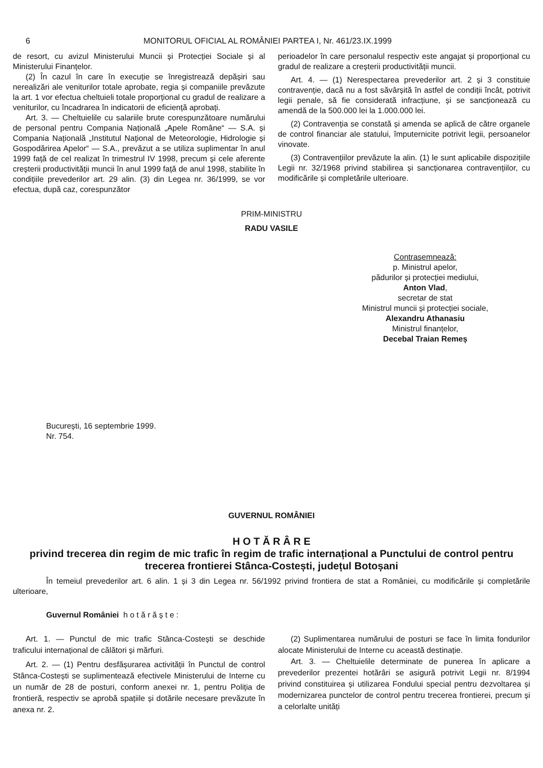6 MONITORUL OFICIAL AL ROMÂNIEI PARTEA I, Nr. 461/23.IX.1999
de resort, cu avizul Ministerului Muncii și Protecției Sociale și al Ministerului Finanțelor.
(2) În cazul în care în execuție se înregistrează depășiri sau nerealizări ale veniturilor totale aprobate, regia și companiile prevăzute la art. 1 vor efectua cheltuieli totale proporțional cu gradul de realizare a veniturilor, cu încadrarea în indicatorii de eficiență aprobați.
Art. 3. — Cheltuielile cu salariile brute corespunzătoare numărului de personal pentru Compania Națională „Apele Române“ — S.A. și Compania Națională „Institutul Național de Meteorologie, Hidrologie și Gospodărirea Apelor“ — S.A., prevăzut a se utiliza suplimentar în anul 1999 față de cel realizat în trimestrul IV 1998, precum și cele aferente creșterii productivității muncii în anul 1999 față de anul 1998, stabilite în condițiile prevederilor art. 29 alin. (3) din Legea nr. 36/1999, se vor efectua, după caz, corespunzător
perioadelor în care personalul respectiv este angajat și proporțional cu gradul de realizare a creșterii productivității muncii.
Art. 4. — (1) Nerespectarea prevederilor art. 2 și 3 constituie contravenție, dacă nu a fost săvârșită în astfel de condiții încât, potrivit legii penale, să fie considerată infracțiune, și se sancționează cu amendă de la 500.000 lei la 1.000.000 lei.
(2) Contravenția se constată și amenda se aplică de către organele de control financiar ale statului, împuternicite potrivit legii, persoanelor vinovate.
(3) Contravențiilor prevăzute la alin. (1) le sunt aplicabile dispozițiile Legii nr. 32/1968 privind stabilirea și sancționarea contravențiilor, cu modificările și completările ulterioare.
PRIM-MINISTRU
RADU VASILE
Contrasemnează:
p. Ministrul apelor,
pădurilor și protecției mediului,
Anton Vlad,
secretar de stat
Ministrul muncii și protecției sociale,
Alexandru Athanasiu
Ministrul finanțelor,
Decebal Traian Remeș
București, 16 septembrie 1999.
Nr. 754.
GUVERNUL ROMÂNIEI
H O T Ă R Â R E
privind trecerea din regim de mic trafic în regim de trafic internațional a Punctului de control pentru trecerea frontierei Stânca-Costești, județul Botoșani
În temeiul prevederilor art. 6 alin. 1 și 3 din Legea nr. 56/1992 privind frontiera de stat a României, cu modificările și completările ulterioare,
Guvernul României h o t ă r ă ș t e :
Art. 1. — Punctul de mic trafic Stânca-Costești se deschide traficului internațional de călători și mărfuri.
Art. 2. — (1) Pentru desfășurarea activității în Punctul de control Stânca-Costești se suplimentează efectivele Ministerului de Interne cu un număr de 28 de posturi, conform anexei nr. 1, pentru Poliția de frontieră, respectiv se aprobă spațiile și dotările necesare prevăzute în anexa nr. 2.
(2) Suplimentarea numărului de posturi se face în limita fondurilor alocate Ministerului de Interne cu această destinație.
Art. 3. — Cheltuielile determinate de punerea în aplicare a prevederilor prezentei hotărâri se asigură potrivit Legii nr. 8/1994 privind constituirea și utilizarea Fondului special pentru dezvoltarea și modernizarea punctelor de control pentru trecerea frontierei, precum și a celorlalte unități